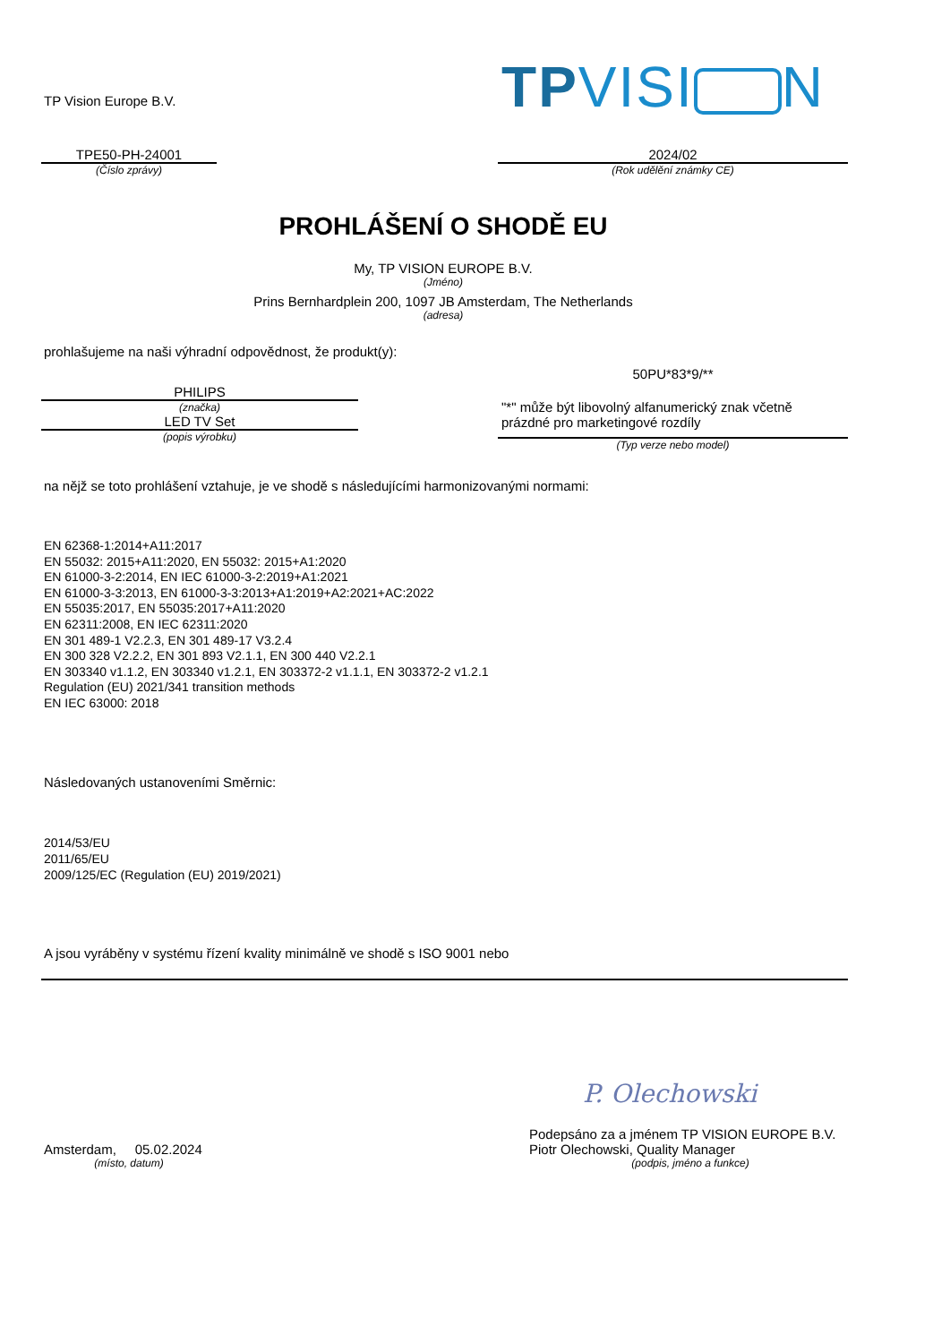TP Vision Europe B.V.
TPVISI N
TPE50-PH-24001
(Číslo zprávy)
2024/02
(Rok udělění známky CE)
PROHLÁŠENÍ O SHODĚ EU
My, TP VISION EUROPE B.V.
(Jméno)
Prins Bernhardplein 200, 1097 JB Amsterdam, The Netherlands
(adresa)
prohlašujeme na naši výhradní odpovědnost, že produkt(y):
PHILIPS
(značka)
LED TV Set
(popis výrobku)
50PU*83*9/**
"*" může být libovolný alfanumerický znak včetně prázdné pro marketingové rozdíly
(Typ verze nebo model)
na nějž se toto prohlášení vztahuje, je ve shodě s následujícími harmonizovanými normami:
EN 62368-1:2014+A11:2017
EN 55032: 2015+A11:2020, EN 55032: 2015+A1:2020
EN 61000-3-2:2014, EN IEC 61000-3-2:2019+A1:2021
EN 61000-3-3:2013, EN 61000-3-3:2013+A1:2019+A2:2021+AC:2022
EN 55035:2017, EN 55035:2017+A11:2020
EN 62311:2008, EN IEC 62311:2020
EN 301 489-1 V2.2.3, EN 301 489-17 V3.2.4
EN 300 328 V2.2.2, EN 301 893 V2.1.1, EN 300 440 V2.2.1
EN 303340 v1.1.2, EN 303340 v1.2.1, EN 303372-2 v1.1.1, EN 303372-2 v1.2.1
Regulation (EU) 2021/341 transition methods
EN IEC 63000: 2018
Následovaných ustanoveními Směrnic:
2014/53/EU
2011/65/EU
2009/125/EC (Regulation (EU) 2019/2021)
A jsou vyráběny v systému řízení kvality minimálně ve shodě s ISO 9001 nebo
Amsterdam, 05.02.2024
(místo, datum)
P. Olechowski
Podepsáno za a jménem TP VISION EUROPE B.V.
Piotr Olechowski, Quality Manager
(podpis, jméno a funkce)